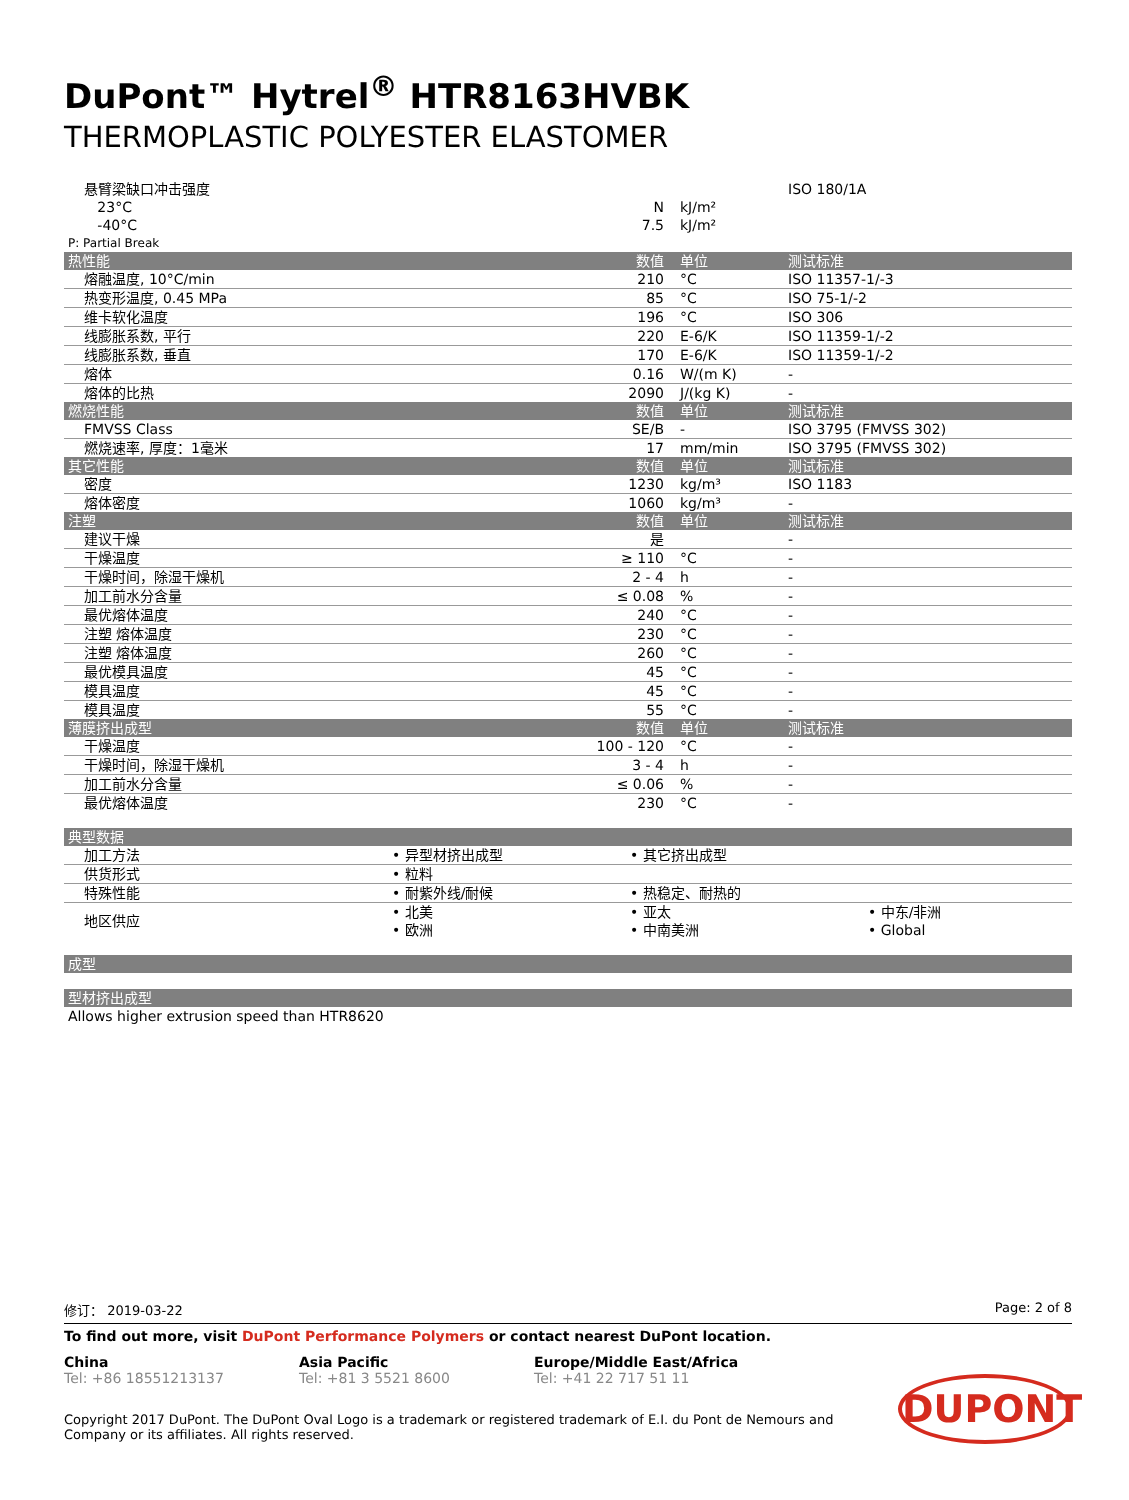DuPont™ Hytrel<sup>®</sup> HTR8163HVBK
THERMOPLASTIC POLYESTER ELASTOMER
| 悬臂梁缺口冲击强度 | | | ISO 180/1A |
| 23°C | N | kJ/m² | |
| -40°C | 7.5 | kJ/m² | |
| P: Partial Break | | | |
| 热性能 | 数值 | 单位 | 测试标准 |
| 熔融温度, 10°C/min | 210 | °C | ISO 11357-1/-3 |
| 热变形温度, 0.45 MPa | 85 | °C | ISO 75-1/-2 |
| 维卡软化温度 | 196 | °C | ISO 306 |
| 线膨胀系数, 平行 | 220 | E-6/K | ISO 11359-1/-2 |
| 线膨胀系数, 垂直 | 170 | E-6/K | ISO 11359-1/-2 |
| 熔体 | 0.16 | W/(m K) | - |
| 熔体的比热 | 2090 | J/(kg K) | - |
| 燃烧性能 | 数值 | 单位 | 测试标准 |
| FMVSS Class | SE/B | - | ISO 3795 (FMVSS 302) |
| 燃烧速率, 厚度：1毫米 | 17 | mm/min | ISO 3795 (FMVSS 302) |
| 其它性能 | 数值 | 单位 | 测试标准 |
| 密度 | 1230 | kg/m³ | ISO 1183 |
| 熔体密度 | 1060 | kg/m³ | - |
| 注塑 | 数值 | 单位 | 测试标准 |
| 建议干燥 | 是 | | - |
| 干燥温度 | ≥ 110 | °C | - |
| 干燥时间，除湿干燥机 | 2 - 4 | h | - |
| 加工前水分含量 | ≤ 0.08 | % | - |
| 最优熔体温度 | 240 | °C | - |
| 注塑 熔体温度 | 230 | °C | - |
| 注塑 熔体温度 | 260 | °C | - |
| 最优模具温度 | 45 | °C | - |
| 模具温度 | 45 | °C | - |
| 模具温度 | 55 | °C | - |
| 薄膜挤出成型 | 数值 | 单位 | 测试标准 |
| 干燥温度 | 100 - 120 | °C | - |
| 干燥时间，除湿干燥机 | 3 - 4 | h | - |
| 加工前水分含量 | ≤ 0.06 | % | - |
| 最优熔体温度 | 230 | °C | - |
| 典型数据 | | | |
| --- | --- | --- | --- |
| 加工方法 | • 异型材挤出成型 | • 其它挤出成型 | |
| 供货形式 | • 粒料 | | |
| 特殊性能 | • 耐紫外线/耐候 | • 热稳定、耐热的 | |
| 地区供应 | • 北美 • 欧洲 | • 亚太 • 中南美洲 | • 中东/非洲 • Global |
| 成型 |
| --- |
| 型材挤出成型 |
| --- |
| Allows higher extrusion speed than HTR8620 |
修订： 2019-03-22 Page: 2 of 8
To find out more, visit DuPont Performance Polymers or contact nearest DuPont location.
China
Tel: +86 18551213137
Asia Pacific
Tel: +81 3 5521 8600
Europe/Middle East/Africa
Tel: +41 22 717 51 11
Copyright 2017 DuPont. The DuPont Oval Logo is a trademark or registered trademark of E.I. du Pont de Nemours and Company or its affiliates. All rights reserved.
DUPONT